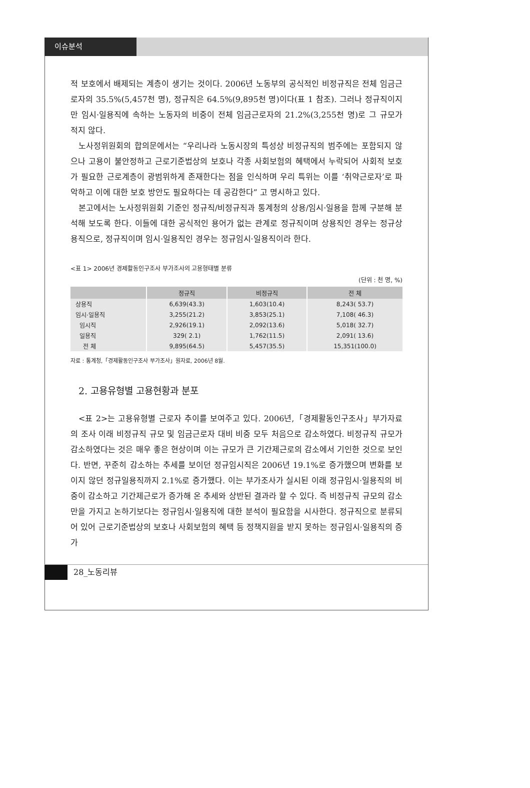이슈분석
적 보호에서 배제되는 계층이 생기는 것이다. 2006년 노동부의 공식적인 비정규직은 전체 임금근로자의 35.5%(5,457천 명), 정규직은 64.5%(9,895천 명)이다(표 1 참조). 그러나 정규직이지만 임시·일용직에 속하는 노동자의 비중이 전체 임금근로자의 21.2%(3,255천 명)로 그 규모가 적지 않다.
노사정위원회의 합의문에서는 “우리나라 노동시장의 특성상 비정규직의 범주에는 포함되지 않으나 고용이 불안정하고 근로기준법상의 보호나 각종 사회보험의 혜택에서 누락되어 사회적 보호가 필요한 근로계층이 광범위하게 존재한다는 점을 인식하며 우리 특위는 이를 ‘취약근로자’로 파악하고 이에 대한 보호 방안도 필요하다는 데 공감한다” 고 명시하고 있다.
본고에서는 노사정위원회 기준인 정규직/비정규직과 통계청의 상용/임시·일용을 함께 구분해 분석해 보도록 한다. 이들에 대한 공식적인 용어가 없는 관계로 정규직이며 상용직인 경우는 정규상용직으로, 정규직이며 임시·일용직인 경우는 정규임시·일용직이라 한다.
<표 1> 2006년 경제활동인구조사 부가조사의 고용형태별 분류
(단위 : 천 명, %)
| | 정규직 | 비정규직 | 전 체 |
| --- | --- | --- | --- |
| 상용직 | 6,639(43.3) | 1,603(10.4) | 8,243( 53.7) |
| 임시·일용직 | 3,255(21.2) | 3,853(25.1) | 7,108( 46.3) |
| 임시직 | 2,926(19.1) | 2,092(13.6) | 5,018( 32.7) |
| 일용직 | 329( 2.1) | 1,762(11.5) | 2,091( 13.6) |
| 전 체 | 9,895(64.5) | 5,457(35.5) | 15,351(100.0) |
자료 : 통계청,「경제활동인구조사 부가조사」원자료, 2006년 8월.
2. 고용유형별 고용현황과 분포
<표 2>는 고용유형별 근로자 추이를 보여주고 있다. 2006년,「경제활동인구조사」부가자료의 조사 이래 비정규직 규모 및 임금근로자 대비 비중 모두 처음으로 감소하였다. 비정규직 규모가 감소하였다는 것은 매우 좋은 현상이며 이는 규모가 큰 기간제근로의 감소에서 기인한 것으로 보인다. 반면, 꾸준히 감소하는 추세를 보이던 정규임시직은 2006년 19.1%로 증가했으며 변화를 보이지 않던 정규일용직까지 2.1%로 증가했다. 이는 부가조사가 실시된 이래 정규임시·일용직의 비중이 감소하고 기간제근로가 증가해 온 추세와 상반된 결과라 할 수 있다. 즉 비정규직 규모의 감소만을 가지고 논하기보다는 정규임시·일용직에 대한 분석이 필요함을 시사한다. 정규직으로 분류되어 있어 근로기준법상의 보호나 사회보험의 혜택 등 정책지원을 받지 못하는 정규임시·일용직의 증가
28_노동리뷰